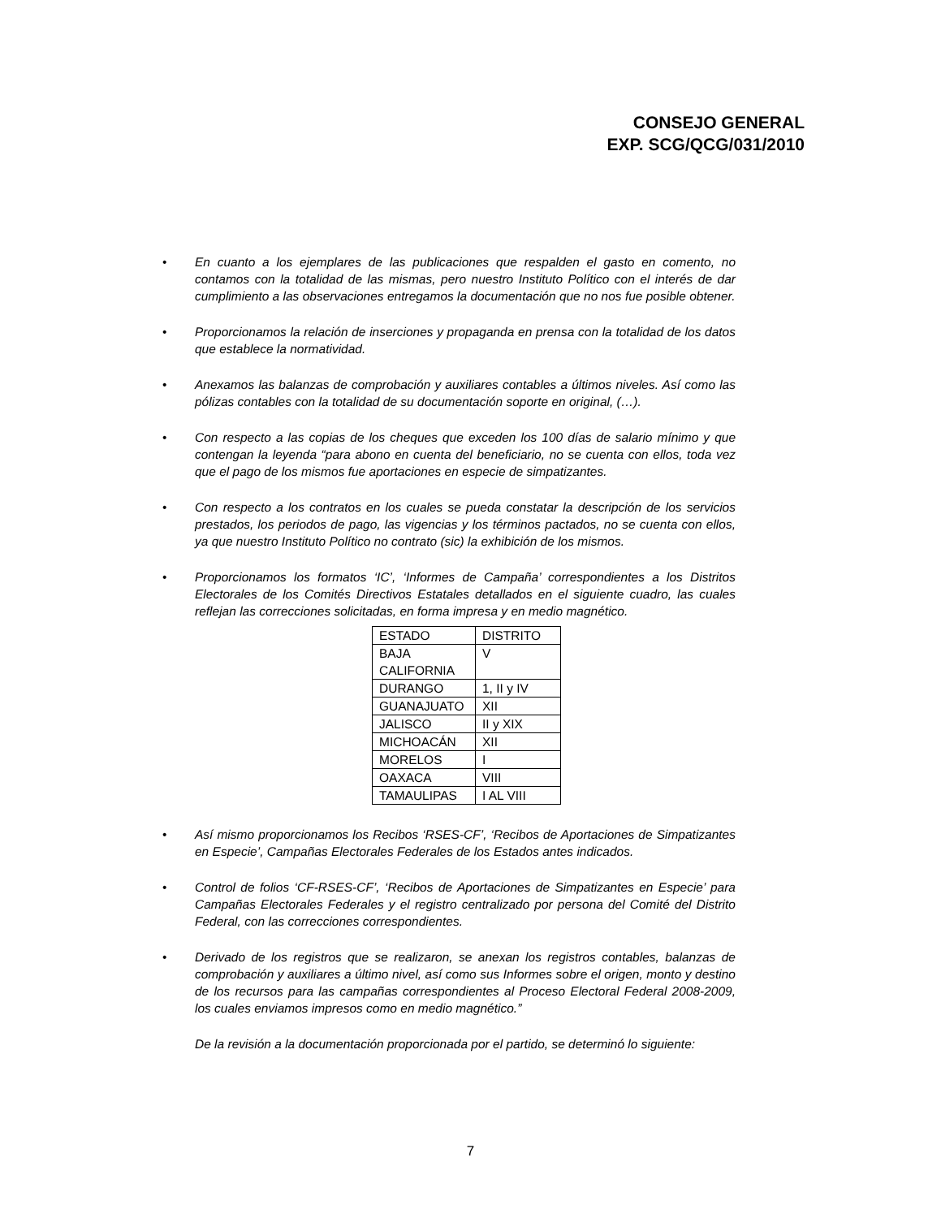CONSEJO GENERAL
EXP. SCG/QCG/031/2010
• En cuanto a los ejemplares de las publicaciones que respalden el gasto en comento, no contamos con la totalidad de las mismas, pero nuestro Instituto Político con el interés de dar cumplimiento a las observaciones entregamos la documentación que no nos fue posible obtener.
• Proporcionamos la relación de inserciones y propaganda en prensa con la totalidad de los datos que establece la normatividad.
• Anexamos las balanzas de comprobación y auxiliares contables a últimos niveles. Así como las pólizas contables con la totalidad de su documentación soporte en original, (…).
• Con respecto a las copias de los cheques que exceden los 100 días de salario mínimo y que contengan la leyenda “para abono en cuenta del beneficiario, no se cuenta con ellos, toda vez que el pago de los mismos fue aportaciones en especie de simpatizantes.
• Con respecto a los contratos en los cuales se pueda constatar la descripción de los servicios prestados, los periodos de pago, las vigencias y los términos pactados, no se cuenta con ellos, ya que nuestro Instituto Político no contrato (sic) la exhibición de los mismos.
• Proporcionamos los formatos ‘IC’, ‘Informes de Campaña’ correspondientes a los Distritos Electorales de los Comités Directivos Estatales detallados en el siguiente cuadro, las cuales reflejan las correcciones solicitadas, en forma impresa y en medio magnético.
| ESTADO | DISTRITO |
| BAJA CALIFORNIA | V |
| DURANGO | 1, II y IV |
| GUANAJUATO | XII |
| JALISCO | II y XIX |
| MICHOACÁN | XII |
| MORELOS | I |
| OAXACA | VIII |
| TAMAULIPAS | I AL VIII |
• Así mismo proporcionamos los Recibos ‘RSES-CF’, ‘Recibos de Aportaciones de Simpatizantes en Especie’, Campañas Electorales Federales de los Estados antes indicados.
• Control de folios ‘CF-RSES-CF’, ‘Recibos de Aportaciones de Simpatizantes en Especie’ para Campañas Electorales Federales y el registro centralizado por persona del Comité del Distrito Federal, con las correcciones correspondientes.
• Derivado de los registros que se realizaron, se anexan los registros contables, balanzas de comprobación y auxiliares a último nivel, así como sus Informes sobre el origen, monto y destino de los recursos para las campañas correspondientes al Proceso Electoral Federal 2008-2009, los cuales enviamos impresos como en medio magnético.”
De la revisión a la documentación proporcionada por el partido, se determinó lo siguiente:
7